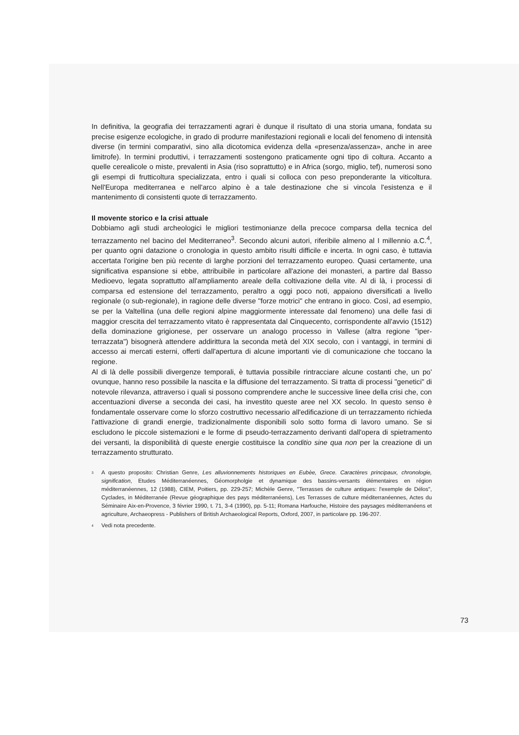In definitiva, la geografia dei terrazzamenti agrari è dunque il risultato di una storia umana, fondata su precise esigenze ecologiche, in grado di produrre manifestazioni regionali e locali del fenomeno di intensità diverse (in termini comparativi, sino alla dicotomica evidenza della «presenza/assenza», anche in aree limitrofe). In termini produttivi, i terrazzamenti sostengono praticamente ogni tipo di coltura. Accanto a quelle cerealicole o miste, prevalenti in Asia (riso soprattutto) e in Africa (sorgo, miglio, tef), numerosi sono gli esempi di frutticoltura specializzata, entro i quali si colloca con peso preponderante la viticoltura. Nell'Europa mediterranea e nell'arco alpino è a tale destinazione che si vincola l'esistenza e il mantenimento di consistenti quote di terrazzamento.
Il movente storico e la crisi attuale
Dobbiamo agli studi archeologici le migliori testimonianze della precoce comparsa della tecnica del terrazzamento nel bacino del Mediterraneo<sup>3</sup>. Secondo alcuni autori, riferibile almeno al I millennio a.C.<sup>4</sup>, per quanto ogni datazione o cronologia in questo ambito risulti difficile e incerta. In ogni caso, è tuttavia accertata l'origine ben più recente di larghe porzioni del terrazzamento europeo. Quasi certamente, una significativa espansione si ebbe, attribuibile in particolare all'azione dei monasteri, a partire dal Basso Medioevo, legata soprattutto all'ampliamento areale della coltivazione della vite. Al di là, i processi di comparsa ed estensione del terrazzamento, peraltro a oggi poco noti, appaiono diversificati a livello regionale (o sub-regionale), in ragione delle diverse "forze motrici" che entrano in gioco. Così, ad esempio, se per la Valtellina (una delle regioni alpine maggiormente interessate dal fenomeno) una delle fasi di maggior crescita del terrazzamento vitato è rappresentata dal Cinquecento, corrispondente all'avvio (1512) della dominazione grigionese, per osservare un analogo processo in Vallese (altra regione "iper-terrazzata") bisognerà attendere addirittura la seconda metà del XIX secolo, con i vantaggi, in termini di accesso ai mercati esterni, offerti dall'apertura di alcune importanti vie di comunicazione che toccano la regione.
Al di là delle possibili divergenze temporali, è tuttavia possibile rintracciare alcune costanti che, un po' ovunque, hanno reso possibile la nascita e la diffusione del terrazzamento. Si tratta di processi "genetici" di notevole rilevanza, attraverso i quali si possono comprendere anche le successive linee della crisi che, con accentuazioni diverse a seconda dei casi, ha investito queste aree nel XX secolo. In questo senso è fondamentale osservare come lo sforzo costruttivo necessario all'edificazione di un terrazzamento richieda l'attivazione di grandi energie, tradizionalmente disponibili solo sotto forma di lavoro umano. Se si escludono le piccole sistemazioni e le forme di pseudo-terrazzamento derivanti dall'opera di spietramento dei versanti, la disponibilità di queste energie costituisce la conditio sine qua non per la creazione di un terrazzamento strutturato.
<sup>3</sup> A questo proposito: Christian Genre, Les alluvionnements historiques en Eubèe, Grece. Caractères principaux, chronologie, signification, Etudes Méditerranéennes, Géomorpholgie et dynamique des bassins-versants élémentaires en région méditerranéennes, 12 (1988), CIEM, Poitiers, pp. 229-257; Michèle Genre, "Terrasses de culture antiques: l'exemple de Délos", Cyclades, in Méditerranée (Revue géographique des pays méditerranéens), Les Terrasses de culture méditerranéennes, Actes du Séminaire Aix-en-Provence, 3 février 1990, t. 71, 3-4 (1990), pp. 5-11; Romana Harfouche, Histoire des paysages méditerranéens et agriculture, Archaeopress - Publishers of British Archaeological Reports, Oxford, 2007, in particolare pp. 196-207.
<sup>4</sup> Vedi nota precedente.
73